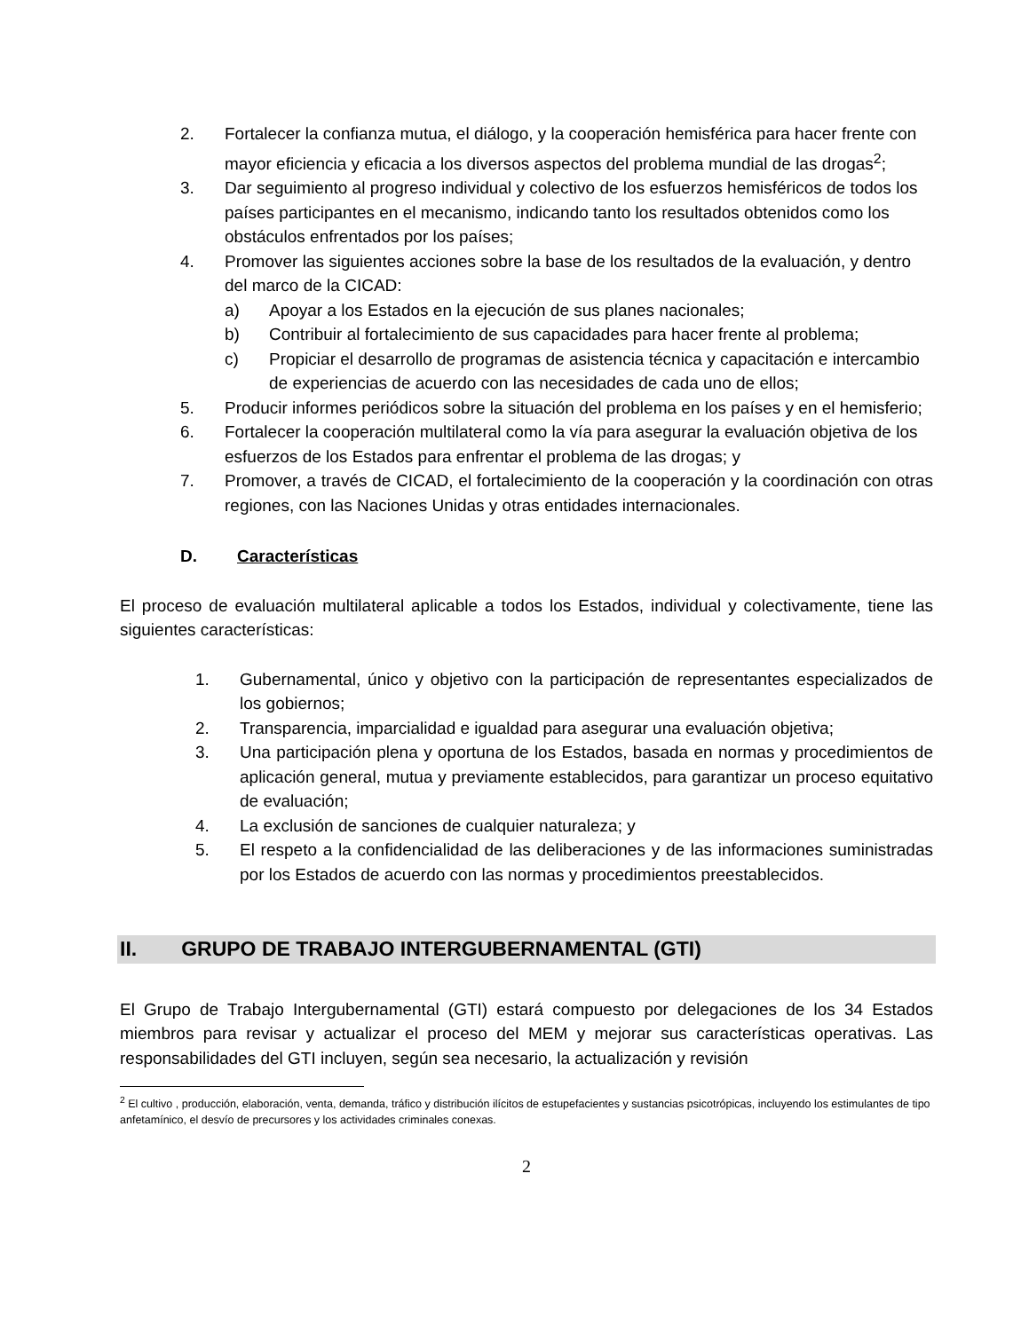2. Fortalecer la confianza mutua, el diálogo, y la cooperación hemisférica para hacer frente con mayor eficiencia y eficacia a los diversos aspectos del problema mundial de las drogas<sup>2</sup>;
3. Dar seguimiento al progreso individual y colectivo de los esfuerzos hemisféricos de todos los países participantes en el mecanismo, indicando tanto los resultados obtenidos como los obstáculos enfrentados por los países;
4. Promover las siguientes acciones sobre la base de los resultados de la evaluación, y dentro del marco de la CICAD:
a) Apoyar a los Estados en la ejecución de sus planes nacionales;
b) Contribuir al fortalecimiento de sus capacidades para hacer frente al problema;
c) Propiciar el desarrollo de programas de asistencia técnica y capacitación e intercambio de experiencias de acuerdo con las necesidades de cada uno de ellos;
5. Producir informes periódicos sobre la situación del problema en los países y en el hemisferio;
6. Fortalecer la cooperación multilateral como la vía para asegurar la evaluación objetiva de los esfuerzos de los Estados para enfrentar el problema de las drogas; y
7. Promover, a través de CICAD, el fortalecimiento de la cooperación y la coordinación con otras regiones, con las Naciones Unidas y otras entidades internacionales.
D. Características
El proceso de evaluación multilateral aplicable a todos los Estados, individual y colectivamente, tiene las siguientes características:
1. Gubernamental, único y objetivo con la participación de representantes especializados de los gobiernos;
2. Transparencia, imparcialidad e igualdad para asegurar una evaluación objetiva;
3. Una participación plena y oportuna de los Estados, basada en normas y procedimientos de aplicación general, mutua y previamente establecidos, para garantizar un proceso equitativo de evaluación;
4. La exclusión de sanciones de cualquier naturaleza; y
5. El respeto a la confidencialidad de las deliberaciones y de las informaciones suministradas por los Estados de acuerdo con las normas y procedimientos preestablecidos.
II. GRUPO DE TRABAJO INTERGUBERNAMENTAL (GTI)
El Grupo de Trabajo Intergubernamental (GTI) estará compuesto por delegaciones de los 34 Estados miembros para revisar y actualizar el proceso del MEM y mejorar sus características operativas. Las responsabilidades del GTI incluyen, según sea necesario, la actualización y revisión
<sup>2</sup> El cultivo , producción, elaboración, venta, demanda, tráfico y distribución ilícitos de estupefacientes y sustancias psicotrópicas, incluyendo los estimulantes de tipo anfetamínico, el desvío de precursores y los actividades criminales conexas.
2